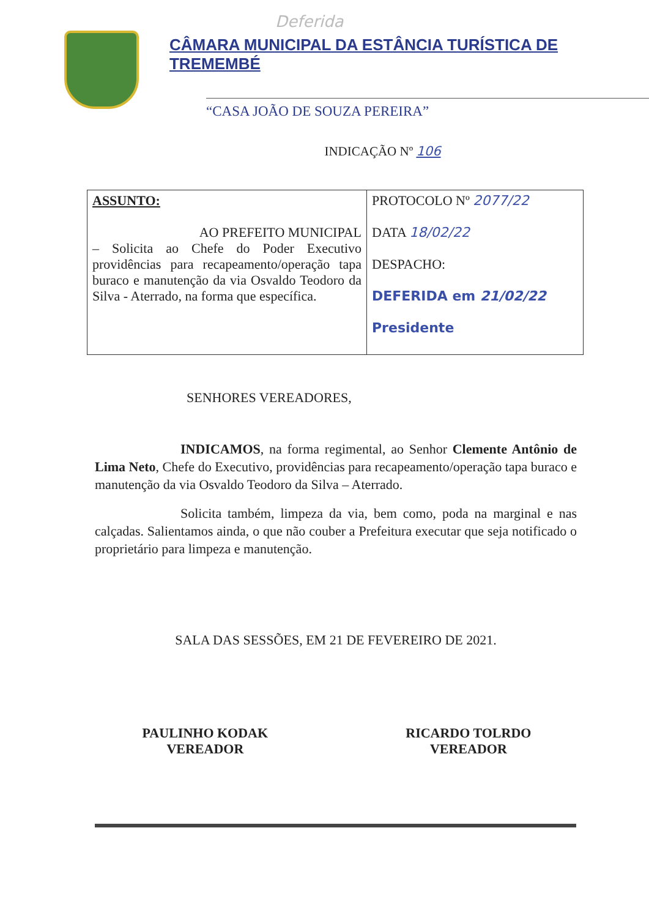Deferida
CÂMARA MUNICIPAL DA ESTÂNCIA TURÍSTICA DE TREMEMBÉ
“CASA JOÃO DE SOUZA PEREIRA”
INDICAÇÃO Nº 106
| ASSUNTO: AO PREFEITO MUNICIPAL – Solicita ao Chefe do Poder Executivo providências para recapeamento/operação tapa buraco e manutenção da via Osvaldo Teodoro da Silva - Aterrado, na forma que específica. | PROTOCOLO Nº 2077/22 DATA 18/02/22 DESPACHO: DEFERIDA em 21/02/22 Presidente |
SENHORES VEREADORES,
INDICAMOS, na forma regimental, ao Senhor Clemente Antônio de Lima Neto, Chefe do Executivo, providências para recapeamento/operação tapa buraco e manutenção da via Osvaldo Teodoro da Silva – Aterrado.
Solicita também, limpeza da via, bem como, poda na marginal e nas calçadas. Salientamos ainda, o que não couber a Prefeitura executar que seja notificado o proprietário para limpeza e manutenção.
SALA DAS SESSÕES, EM 21 DE FEVEREIRO DE 2021.
PAULINHO KODAK
VEREADOR
RICARDO TOLRDO
VEREADOR